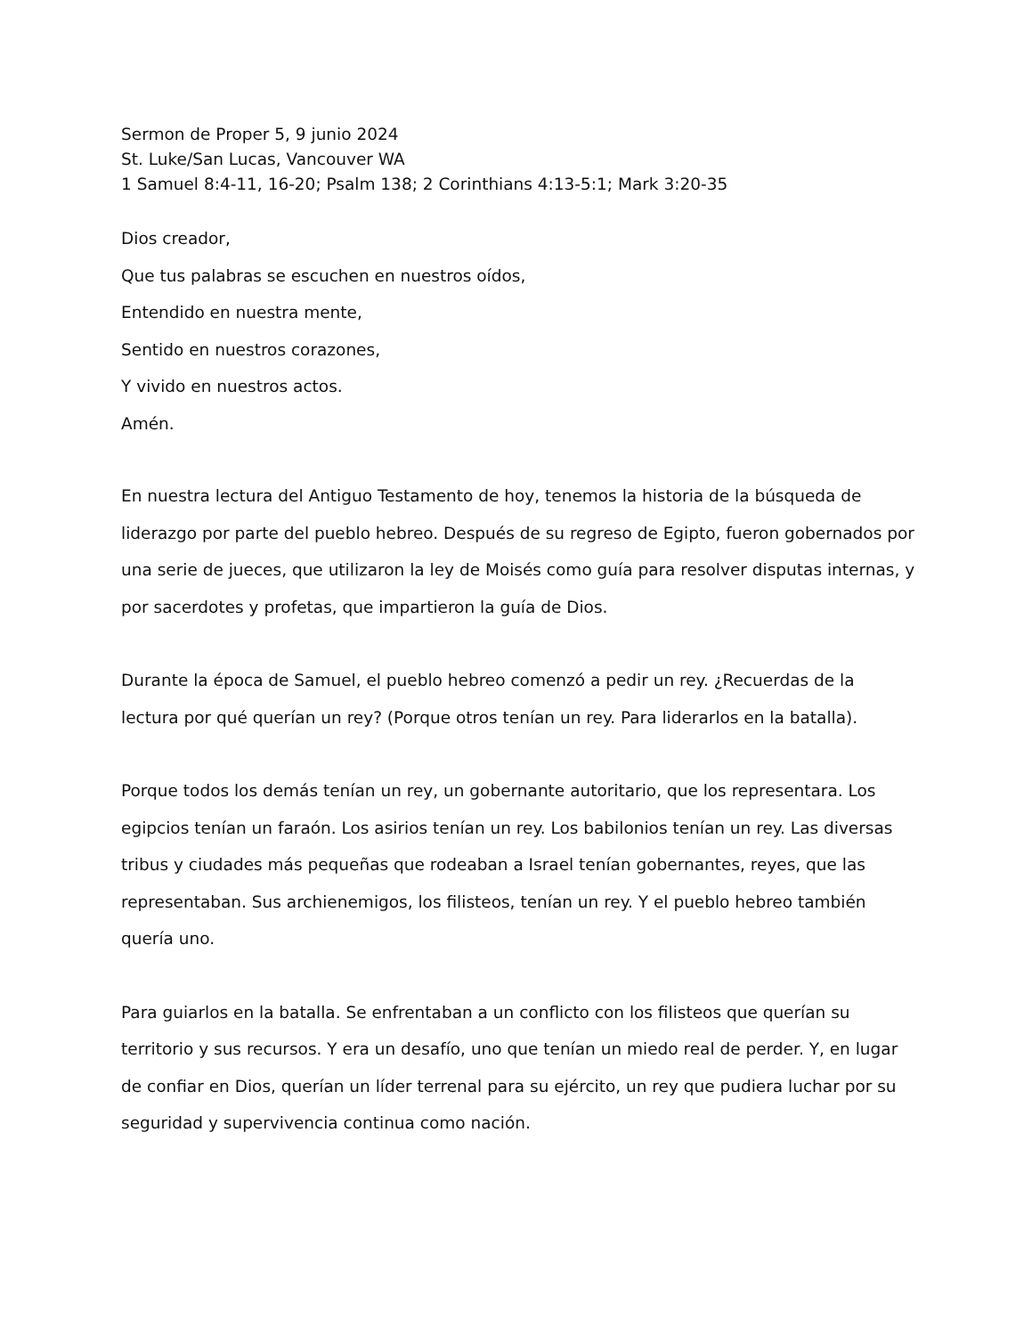Sermon de Proper 5, 9 junio 2024
St. Luke/San Lucas, Vancouver WA
1 Samuel 8:4-11, 16-20; Psalm 138; 2 Corinthians 4:13-5:1; Mark 3:20-35
Dios creador,
Que tus palabras se escuchen en nuestros oídos,
Entendido en nuestra mente,
Sentido en nuestros corazones,
Y vivido en nuestros actos.
Amén.
En nuestra lectura del Antiguo Testamento de hoy, tenemos la historia de la búsqueda de liderazgo por parte del pueblo hebreo. Después de su regreso de Egipto, fueron gobernados por una serie de jueces, que utilizaron la ley de Moisés como guía para resolver disputas internas, y por sacerdotes y profetas, que impartieron la guía de Dios.
Durante la época de Samuel, el pueblo hebreo comenzó a pedir un rey. ¿Recuerdas de la lectura por qué querían un rey? (Porque otros tenían un rey. Para liderarlos en la batalla).
Porque todos los demás tenían un rey, un gobernante autoritario, que los representara. Los egipcios tenían un faraón. Los asirios tenían un rey. Los babilonios tenían un rey. Las diversas tribus y ciudades más pequeñas que rodeaban a Israel tenían gobernantes, reyes, que las representaban. Sus archienemigos, los filisteos, tenían un rey. Y el pueblo hebreo también quería uno.
Para guiarlos en la batalla. Se enfrentaban a un conflicto con los filisteos que querían su territorio y sus recursos. Y era un desafío, uno que tenían un miedo real de perder. Y, en lugar de confiar en Dios, querían un líder terrenal para su ejército, un rey que pudiera luchar por su seguridad y supervivencia continua como nación.